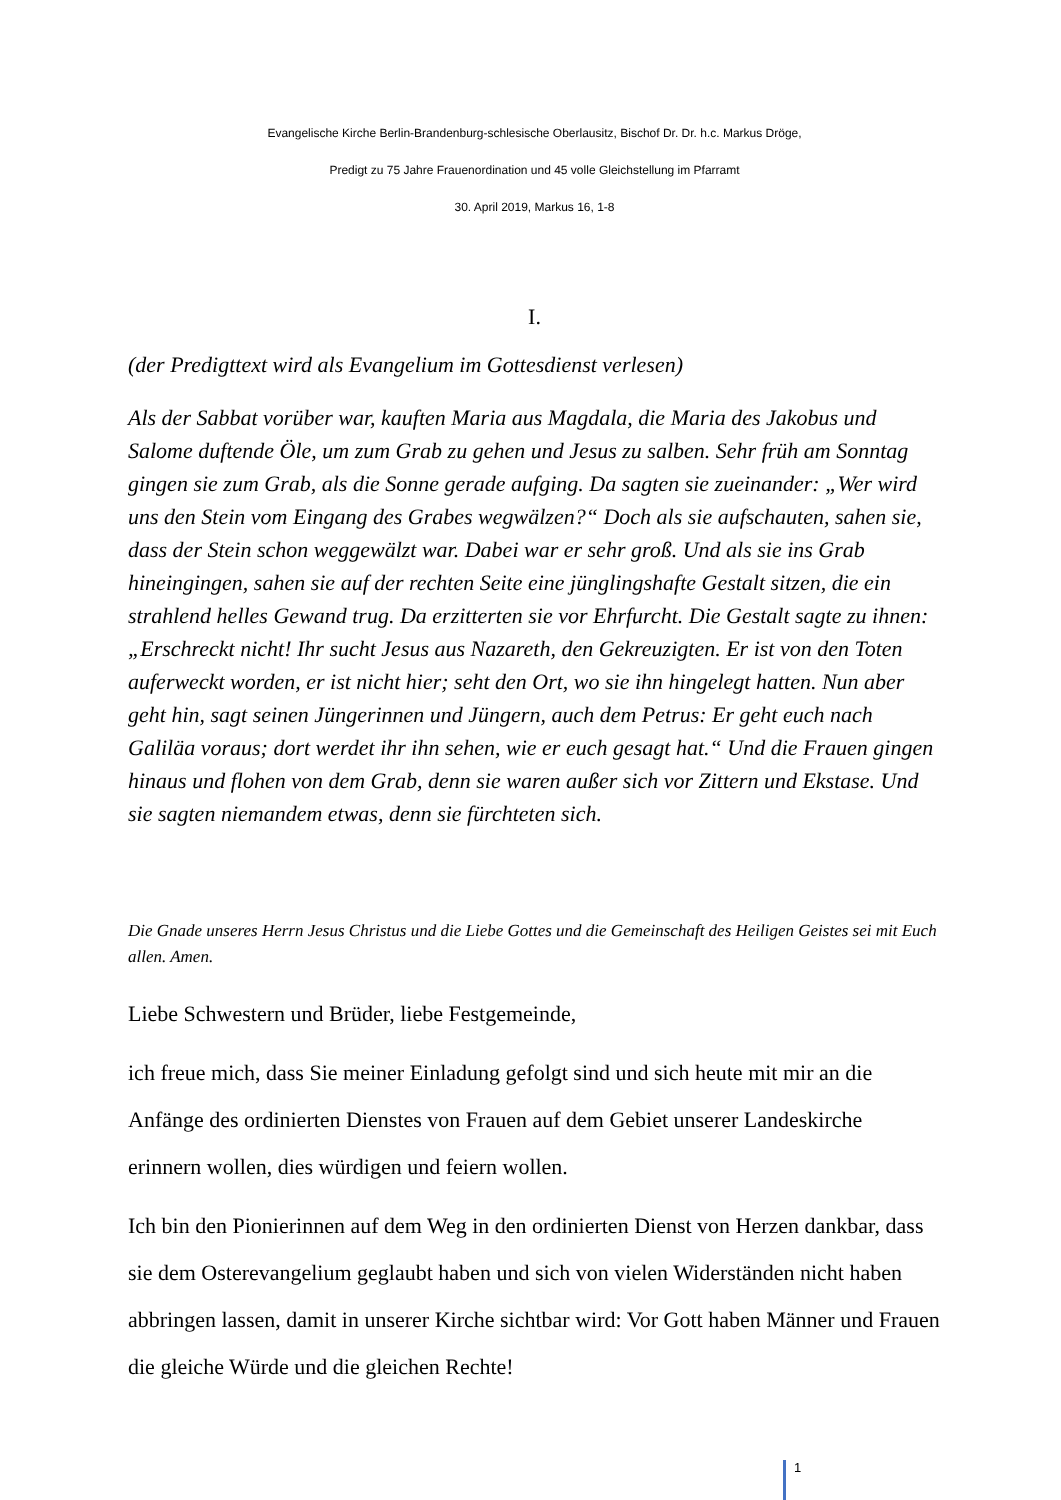Evangelische Kirche Berlin-Brandenburg-schlesische Oberlausitz, Bischof Dr. Dr. h.c. Markus Dröge,
Predigt zu 75 Jahre Frauenordination und 45 volle Gleichstellung im Pfarramt
30. April 2019, Markus 16, 1-8
I.
(der Predigttext wird als Evangelium im Gottesdienst verlesen)
Als der Sabbat vorüber war, kauften Maria aus Magdala, die Maria des Jakobus und Salome duftende Öle, um zum Grab zu gehen und Jesus zu salben. Sehr früh am Sonntag gingen sie zum Grab, als die Sonne gerade aufging. Da sagten sie zueinander: „Wer wird uns den Stein vom Eingang des Grabes wegwälzen?“ Doch als sie aufschauten, sahen sie, dass der Stein schon weggewälzt war. Dabei war er sehr groß. Und als sie ins Grab hineingingen, sahen sie auf der rechten Seite eine jünglingshafte Gestalt sitzen, die ein strahlend helles Gewand trug. Da erzitterten sie vor Ehrfurcht. Die Gestalt sagte zu ihnen: „Erschreckt nicht! Ihr sucht Jesus aus Nazareth, den Gekreuzigten. Er ist von den Toten auferweckt worden, er ist nicht hier; seht den Ort, wo sie ihn hingelegt hatten. Nun aber geht hin, sagt seinen Jüngerinnen und Jüngern, auch dem Petrus: Er geht euch nach Galiläa voraus; dort werdet ihr ihn sehen, wie er euch gesagt hat.“ Und die Frauen gingen hinaus und flohen von dem Grab, denn sie waren außer sich vor Zittern und Ekstase. Und sie sagten niemandem etwas, denn sie fürchteten sich.
Die Gnade unseres Herrn Jesus Christus und die Liebe Gottes und die Gemeinschaft des Heiligen Geistes sei mit Euch allen. Amen.
Liebe Schwestern und Brüder, liebe Festgemeinde,
ich freue mich, dass Sie meiner Einladung gefolgt sind und sich heute mit mir an die Anfänge des ordinierten Dienstes von Frauen auf dem Gebiet unserer Landeskirche erinnern wollen, dies würdigen und feiern wollen.
Ich bin den Pionierinnen auf dem Weg in den ordinierten Dienst von Herzen dankbar, dass sie dem Osterevangelium geglaubt haben und sich von vielen Widerständen nicht haben abbringen lassen, damit in unserer Kirche sichtbar wird: Vor Gott haben Männer und Frauen die gleiche Würde und die gleichen Rechte!
1